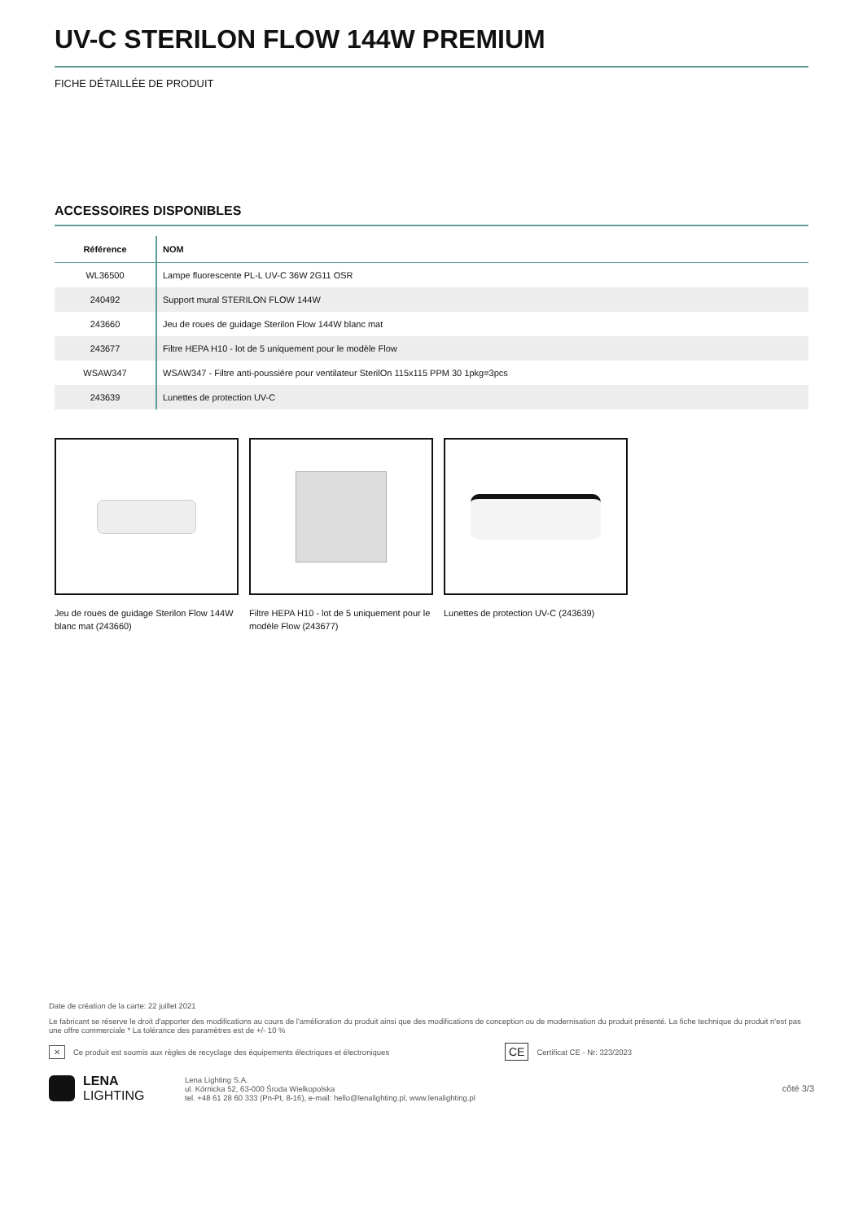UV-C STERILON FLOW 144W PREMIUM
FICHE DÉTAILLÉE DE PRODUIT
ACCESSOIRES DISPONIBLES
| Référence | NOM |
| --- | --- |
| WL36500 | Lampe fluorescente PL-L UV-C 36W 2G11 OSR |
| 240492 | Support mural STERILON FLOW 144W |
| 243660 | Jeu de roues de guidage Sterilon Flow 144W blanc mat |
| 243677 | Filtre HEPA H10 - lot de 5 uniquement pour le modèle Flow |
| WSAW347 | WSAW347 - Filtre anti-poussière pour ventilateur SterilOn 115x115 PPM 30 1pkg=3pcs |
| 243639 | Lunettes de protection UV-C |
Jeu de roues de guidage Sterilon Flow 144W blanc mat (243660)
Filtre HEPA H10 - lot de 5 uniquement pour le modèle Flow (243677)
Lunettes de protection UV-C (243639)
Date de création de la carte: 22 juillet 2021
Le fabricant se réserve le droit d'apporter des modifications au cours de l'amélioration du produit ainsi que des modifications de conception ou de modernisation du produit présenté. La fiche technique du produit n'est pas une offre commerciale * La tolérance des paramètres est de +/- 10 %
✕ Ce produit est soumis aux règles de recyclage des équipements électriques et électroniques CE Certificat CE - Nr: 323/2023
LENA
LIGHTING
Lena Lighting S.A.
ul. Kórnicka 52, 63-000 Środa Wielkopolska
tel. +48 61 28 60 333 (Pn-Pt, 8-16), e-mail: hello@lenalighting.pl, www.lenalighting.pl
côté 3/3